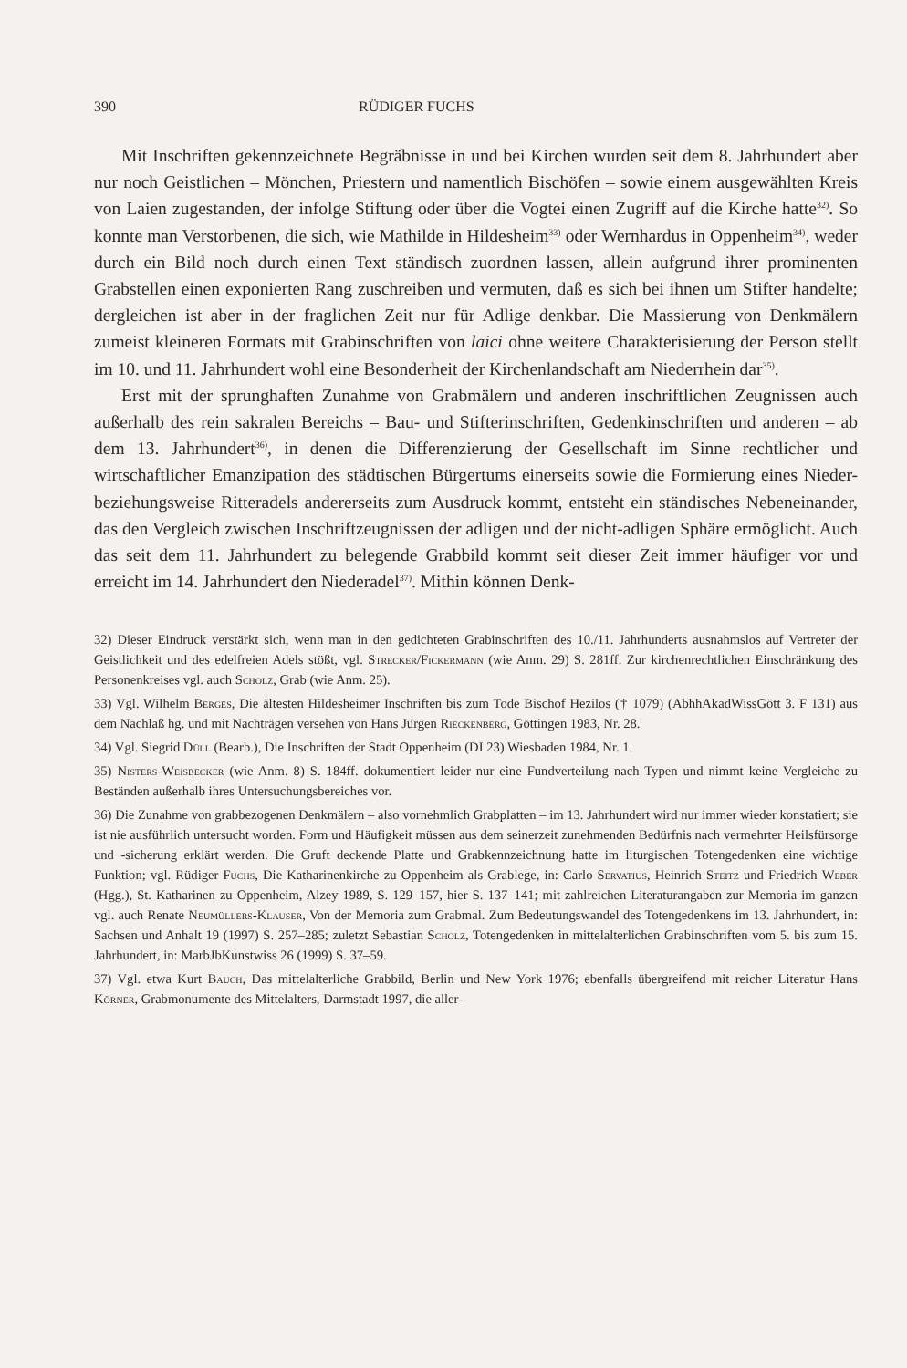390 RÜDIGER FUCHS
Mit Inschriften gekennzeichnete Begräbnisse in und bei Kirchen wurden seit dem 8. Jahrhundert aber nur noch Geistlichen – Mönchen, Priestern und namentlich Bischöfen – sowie einem ausgewählten Kreis von Laien zugestanden, der infolge Stiftung oder über die Vogtei einen Zugriff auf die Kirche hatte<sup>32)</sup>. So konnte man Verstorbenen, die sich, wie Mathilde in Hildesheim<sup>33)</sup> oder Wernhardus in Oppenheim<sup>34)</sup>, weder durch ein Bild noch durch einen Text ständisch zuordnen lassen, allein aufgrund ihrer prominenten Grabstellen einen exponierten Rang zuschreiben und vermuten, daß es sich bei ihnen um Stifter handelte; dergleichen ist aber in der fraglichen Zeit nur für Adlige denkbar. Die Massierung von Denkmälern zumeist kleineren Formats mit Grabinschriften von laici ohne weitere Charakterisierung der Person stellt im 10. und 11. Jahrhundert wohl eine Besonderheit der Kirchenlandschaft am Niederrhein dar<sup>35)</sup>.
Erst mit der sprunghaften Zunahme von Grabmälern und anderen inschriftlichen Zeugnissen auch außerhalb des rein sakralen Bereichs – Bau- und Stifterinschriften, Gedenkinschriften und anderen – ab dem 13. Jahrhundert<sup>36)</sup>, in denen die Differenzierung der Gesellschaft im Sinne rechtlicher und wirtschaftlicher Emanzipation des städtischen Bürgertums einerseits sowie die Formierung eines Nieder- beziehungsweise Ritteradels andererseits zum Ausdruck kommt, entsteht ein ständisches Nebeneinander, das den Vergleich zwischen Inschriftzeugnissen der adligen und der nicht-adligen Sphäre ermöglicht. Auch das seit dem 11. Jahrhundert zu belegende Grabbild kommt seit dieser Zeit immer häufiger vor und erreicht im 14. Jahrhundert den Niederadel<sup>37)</sup>. Mithin können Denk-
32) Dieser Eindruck verstärkt sich, wenn man in den gedichteten Grabinschriften des 10./11. Jahrhunderts ausnahmslos auf Vertreter der Geistlichkeit und des edelfreien Adels stößt, vgl. Strecker/Fickermann (wie Anm. 29) S. 281ff. Zur kirchenrechtlichen Einschränkung des Personenkreises vgl. auch Scholz, Grab (wie Anm. 25).
33) Vgl. Wilhelm Berges, Die ältesten Hildesheimer Inschriften bis zum Tode Bischof Hezilos († 1079) (AbhhAkadWissGött 3. F 131) aus dem Nachlaß hg. und mit Nachträgen versehen von Hans Jürgen Rieckenberg, Göttingen 1983, Nr. 28.
34) Vgl. Siegrid Düll (Bearb.), Die Inschriften der Stadt Oppenheim (DI 23) Wiesbaden 1984, Nr. 1.
35) Nisters-Weisbecker (wie Anm. 8) S. 184ff. dokumentiert leider nur eine Fundverteilung nach Typen und nimmt keine Vergleiche zu Beständen außerhalb ihres Untersuchungsbereiches vor.
36) Die Zunahme von grabbezogenen Denkmälern – also vornehmlich Grabplatten – im 13. Jahrhundert wird nur immer wieder konstatiert; sie ist nie ausführlich untersucht worden. Form und Häufigkeit müssen aus dem seinerzeit zunehmenden Bedürfnis nach vermehrter Heilsfürsorge und -sicherung erklärt werden. Die Gruft deckende Platte und Grabkennzeichnung hatte im liturgischen Totengedenken eine wichtige Funktion; vgl. Rüdiger Fuchs, Die Katharinenkirche zu Oppenheim als Grablege, in: Carlo Servatius, Heinrich Steitz und Friedrich Weber (Hgg.), St. Katharinen zu Oppenheim, Alzey 1989, S. 129–157, hier S. 137–141; mit zahlreichen Literaturangaben zur Memoria im ganzen vgl. auch Renate Neumüllers-Klauser, Von der Memoria zum Grabmal. Zum Bedeutungswandel des Totengedenkens im 13. Jahrhundert, in: Sachsen und Anhalt 19 (1997) S. 257–285; zuletzt Sebastian Scholz, Totengedenken in mittelalterlichen Grabinschriften vom 5. bis zum 15. Jahrhundert, in: MarbJbKunstwiss 26 (1999) S. 37–59.
37) Vgl. etwa Kurt Bauch, Das mittelalterliche Grabbild, Berlin und New York 1976; ebenfalls übergreifend mit reicher Literatur Hans Körner, Grabmonumente des Mittelalters, Darmstadt 1997, die aller-